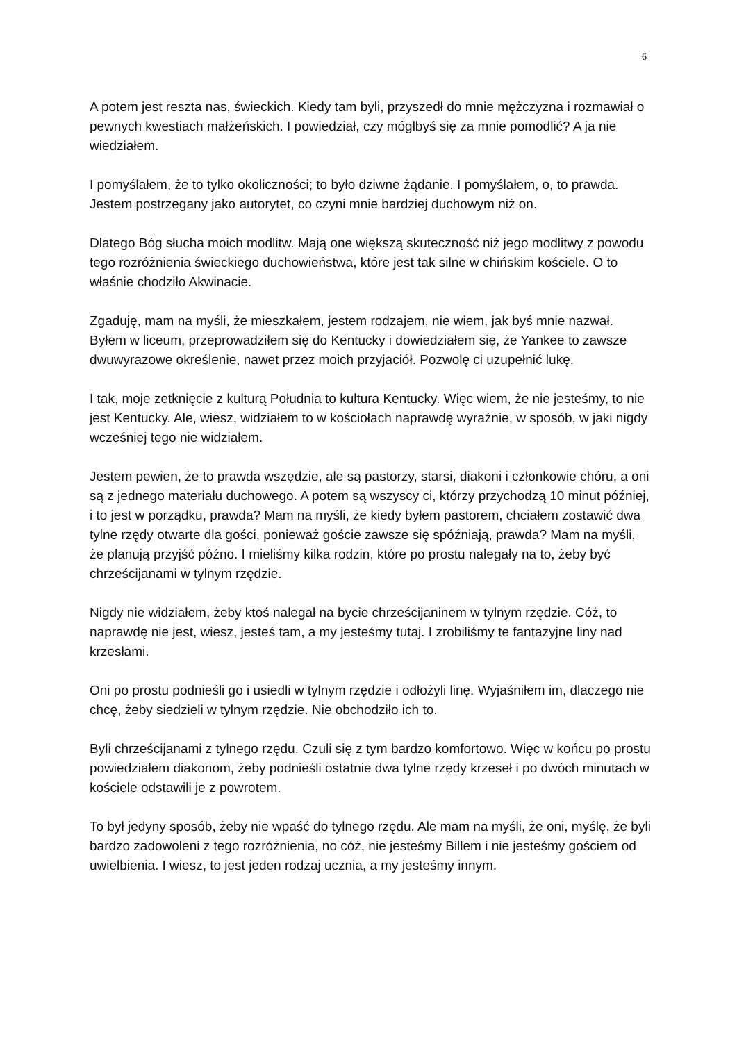6
A potem jest reszta nas, świeckich. Kiedy tam byli, przyszedł do mnie mężczyzna i rozmawiał o pewnych kwestiach małżeńskich. I powiedział, czy mógłbyś się za mnie pomodlić? A ja nie wiedziałem.
I pomyślałem, że to tylko okoliczności; to było dziwne żądanie. I pomyślałem, o, to prawda. Jestem postrzegany jako autorytet, co czyni mnie bardziej duchowym niż on.
Dlatego Bóg słucha moich modlitw. Mają one większą skuteczność niż jego modlitwy z powodu tego rozróżnienia świeckiego duchowieństwa, które jest tak silne w chińskim kościele. O to właśnie chodziło Akwinacie.
Zgaduję, mam na myśli, że mieszkałem, jestem rodzajem, nie wiem, jak byś mnie nazwał. Byłem w liceum, przeprowadziłem się do Kentucky i dowiedziałem się, że Yankee to zawsze dwuwyrazowe określenie, nawet przez moich przyjaciół. Pozwolę ci uzupełnić lukę.
I tak, moje zetknięcie z kulturą Południa to kultura Kentucky. Więc wiem, że nie jesteśmy, to nie jest Kentucky. Ale, wiesz, widziałem to w kościołach naprawdę wyraźnie, w sposób, w jaki nigdy wcześniej tego nie widziałem.
Jestem pewien, że to prawda wszędzie, ale są pastorzy, starsi, diakoni i członkowie chóru, a oni są z jednego materiału duchowego. A potem są wszyscy ci, którzy przychodzą 10 minut później, i to jest w porządku, prawda? Mam na myśli, że kiedy byłem pastorem, chciałem zostawić dwa tylne rzędy otwarte dla gości, ponieważ goście zawsze się spóźniają, prawda? Mam na myśli, że planują przyjść późno. I mieliśmy kilka rodzin, które po prostu nalegały na to, żeby być chrześcijanami w tylnym rzędzie.
Nigdy nie widziałem, żeby ktoś nalegał na bycie chrześcijaninem w tylnym rzędzie. Cóż, to naprawdę nie jest, wiesz, jesteś tam, a my jesteśmy tutaj. I zrobiliśmy te fantazyjne liny nad krzesłami.
Oni po prostu podnieśli go i usiedli w tylnym rzędzie i odłożyli linę. Wyjaśniłem im, dlaczego nie chcę, żeby siedzieli w tylnym rzędzie. Nie obchodziło ich to.
Byli chrześcijanami z tylnego rzędu. Czuli się z tym bardzo komfortowo. Więc w końcu po prostu powiedziałem diakonom, żeby podnieśli ostatnie dwa tylne rzędy krzeseł i po dwóch minutach w kościele odstawili je z powrotem.
To był jedyny sposób, żeby nie wpaść do tylnego rzędu. Ale mam na myśli, że oni, myślę, że byli bardzo zadowoleni z tego rozróżnienia, no cóż, nie jesteśmy Billem i nie jesteśmy gościem od uwielbienia. I wiesz, to jest jeden rodzaj ucznia, a my jesteśmy innym.